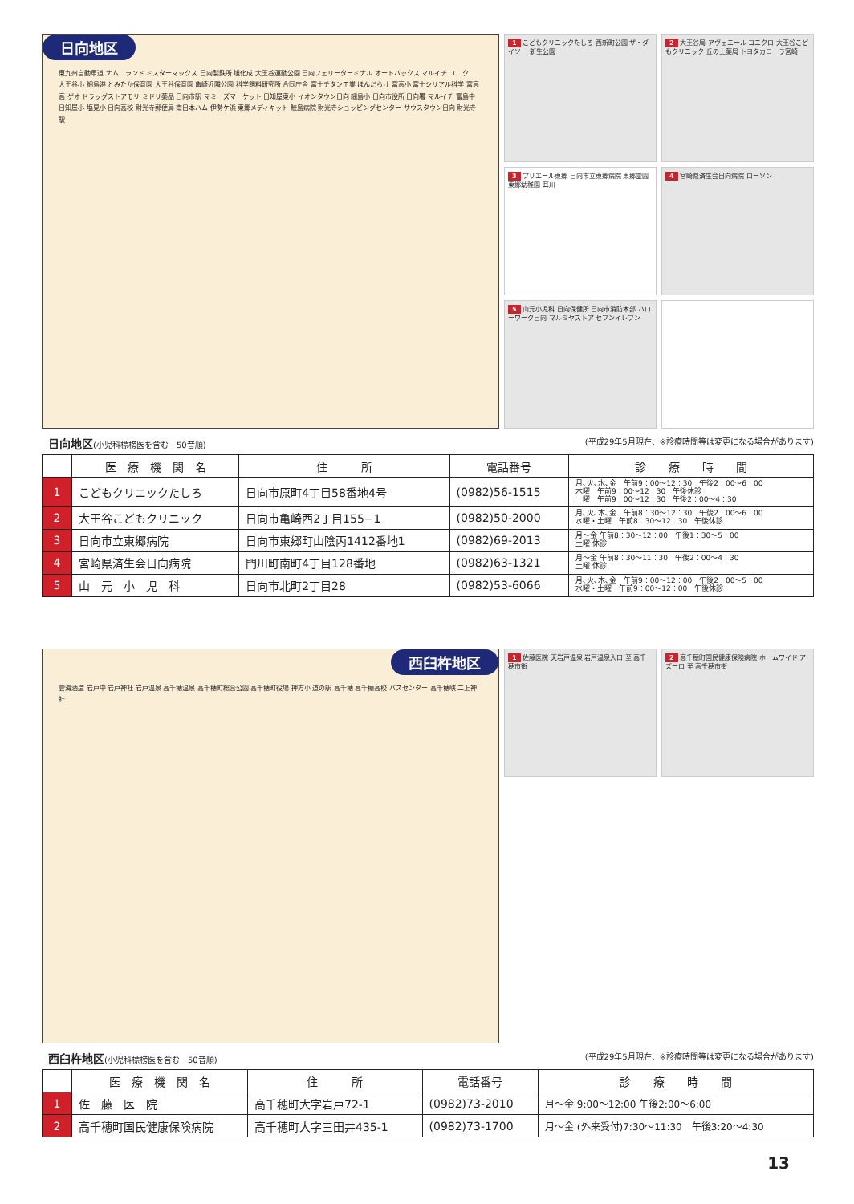日向地区
東九州自動車道 ナムコランド ミスターマックス 日向製鉄所 旭化成 大王谷運動公園 日向フェリーターミナル オートバックス マルイチ ユニクロ 大王谷小 細島港 とみたか保育園 大王谷保育園 亀崎近隣公園 科学飼料研究所 合同庁舎 富士チタン工業 ほんだらけ 富高小 富士シリアル科学 富高高 ゲオ ドラッグストアモリ ミドリ薬品 日向市駅 マミーズマーケット 日知屋東小 イオンタウン日向 細島小 日向市役所 日向署 マルイチ 富島中 日知屋小 塩見小 日向高校 財光寺郵便局 南日本ハム 伊勢ケ浜 東郷メディキット 鮫島病院 財光寺ショッピングセンター サウスタウン日向 財光寺駅
1 こどもクリニックたしろ 西新町公園 ザ・ダイソー 新生公園
2 大王谷局 アヴェニール コニクロ 大王谷こどもクリニック 丘の上薬局 トヨタカローラ宮崎
3 プリエール東郷 日向市立東郷病院 東郷霊園 東郷幼稚園 耳川
4 宮崎県済生会日向病院 ローソン
5 山元小児科 日向保健所 日向市消防本部 ハローワーク日向 マルミヤストア セブンイレブン
日向地区(小児科標榜医を含む　50音順) (平成29年5月現在、※診療時間等は変更になる場合があります)
| | 医 療 機 関 名 | 住 所 | 電話番号 | 診 療 時 間 |
| --- | --- | --- | --- | --- |
| 1 | こどもクリニックたしろ | 日向市原町4丁目58番地4号 | (0982)56-1515 | 月､火､水､金 午前9：00〜12：30 午後2：00〜6：00 木曜 午前9：00〜12：30 午後休診 土曜 午前9：00〜12：30 午後2：00〜4：30 |
| 2 | 大王谷こどもクリニック | 日向市亀崎西2丁目155−1 | (0982)50-2000 | 月､火､木､金 午前8：30〜12：30 午後2：00〜6：00 水曜・土曜 午前8：30〜12：30 午後休診 |
| 3 | 日向市立東郷病院 | 日向市東郷町山陰丙1412番地1 | (0982)69-2013 | 月〜金 午前8：30〜12：00 午後1：30〜5：00 土曜 休診 |
| 4 | 宮崎県済生会日向病院 | 門川町南町4丁目128番地 | (0982)63-1321 | 月〜金 午前8：30〜11：30 午後2：00〜4：30 土曜 休診 |
| 5 | 山 元 小 児 科 | 日向市北町2丁目28 | (0982)53-6066 | 月､火､木､金 午前9：00〜12：00 午後2：00〜5：00 水曜・土曜 午前9：00〜12：00 午後休診 |
西臼杵地区
雲海酒造 岩戸中 岩戸神社 岩戸温泉 高千穂温泉 高千穂町総合公園 高千穂町役場 押方小 道の駅 高千穂 高千穂高校 バスセンター 高千穂峡 二上神社
1 佐藤医院 天岩戸温泉 岩戸温泉入口 至 高千穂市街
2 高千穂町国民健康保険病院 ホームワイド アズーロ 至 高千穂市街
西臼杵地区(小児科標榜医を含む　50音順) (平成29年5月現在、※診療時間等は変更になる場合があります)
| | 医 療 機 関 名 | 住 所 | 電話番号 | 診 療 時 間 |
| --- | --- | --- | --- | --- |
| 1 | 佐 藤 医 院 | 高千穂町大字岩戸72-1 | (0982)73-2010 | 月〜金 9:00〜12:00 午後2:00〜6:00 |
| 2 | 高千穂町国民健康保険病院 | 高千穂町大字三田井435-1 | (0982)73-1700 | 月〜金 (外来受付)7:30〜11:30 午後3:20〜4:30 |
13